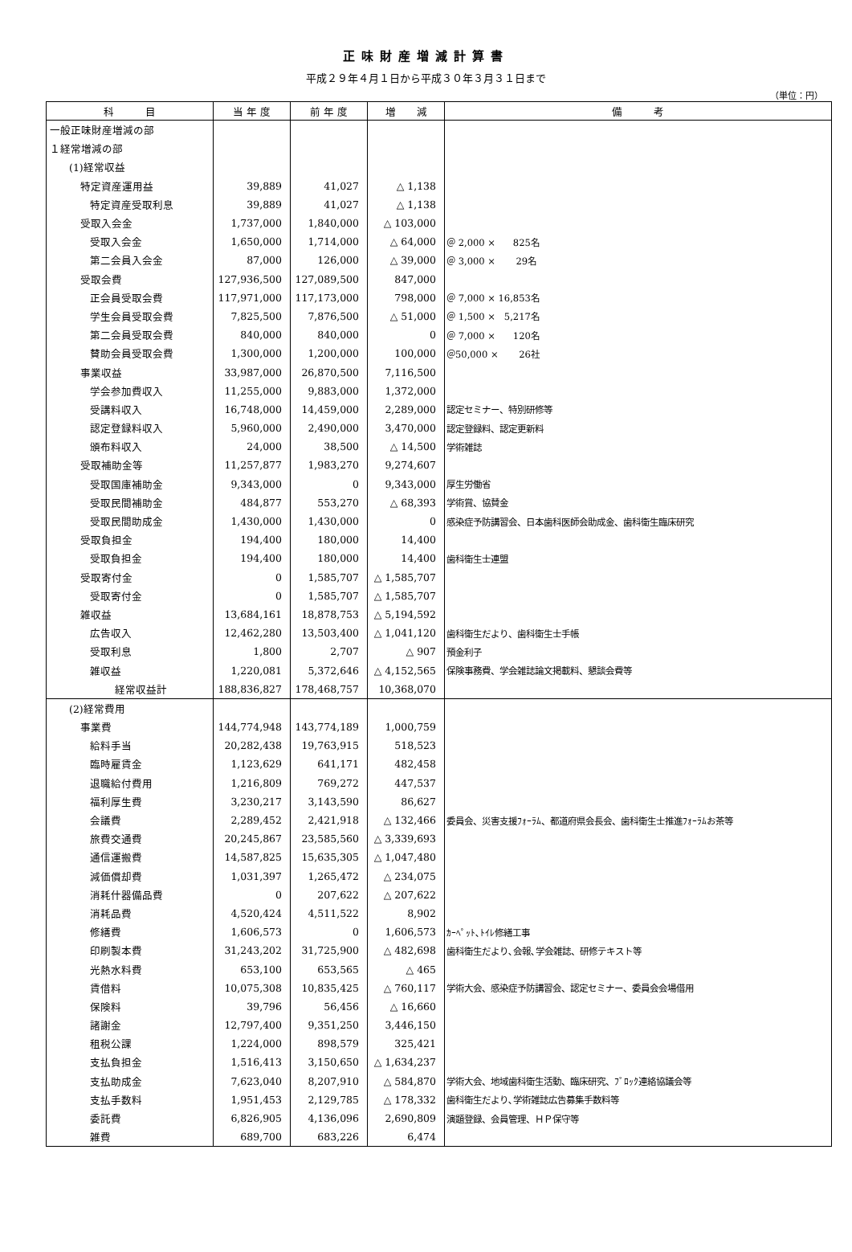正味財産増減計算書
平成２９年４月１日から平成３０年３月３１日まで
（単位：円）
| 科 目 | 当 年 度 | 前 年 度 | 増 減 | 備 考 |
| --- | --- | --- | --- | --- |
| 一般正味財産増減の部 | | | | |
| １経常増減の部 | | | | |
| (1)経常収益 | | | | |
| 特定資産運用益 | 39,889 | 41,027 | △ 1,138 | |
| 特定資産受取利息 | 39,889 | 41,027 | △ 1,138 | |
| 受取入会金 | 1,737,000 | 1,840,000 | △ 103,000 | |
| 受取入会金 | 1,650,000 | 1,714,000 | △ 64,000 | ＠ 2,000 × 825名 |
| 第二会員入会金 | 87,000 | 126,000 | △ 39,000 | ＠ 3,000 × 29名 |
| 受取会費 | 127,936,500 | 127,089,500 | 847,000 | |
| 正会員受取会費 | 117,971,000 | 117,173,000 | 798,000 | ＠ 7,000 × 16,853名 |
| 学生会員受取会費 | 7,825,500 | 7,876,500 | △ 51,000 | ＠ 1,500 × 5,217名 |
| 第二会員受取会費 | 840,000 | 840,000 | 0 | ＠ 7,000 × 120名 |
| 賛助会員受取会費 | 1,300,000 | 1,200,000 | 100,000 | ＠50,000 × 26社 |
| 事業収益 | 33,987,000 | 26,870,500 | 7,116,500 | |
| 学会参加費収入 | 11,255,000 | 9,883,000 | 1,372,000 | |
| 受講料収入 | 16,748,000 | 14,459,000 | 2,289,000 | 認定セミナー、特別研修等 |
| 認定登録料収入 | 5,960,000 | 2,490,000 | 3,470,000 | 認定登録料、認定更新料 |
| 頒布料収入 | 24,000 | 38,500 | △ 14,500 | 学術雑誌 |
| 受取補助金等 | 11,257,877 | 1,983,270 | 9,274,607 | |
| 受取国庫補助金 | 9,343,000 | 0 | 9,343,000 | 厚生労働省 |
| 受取民間補助金 | 484,877 | 553,270 | △ 68,393 | 学術賞、協賛金 |
| 受取民間助成金 | 1,430,000 | 1,430,000 | 0 | 感染症予防講習会、日本歯科医師会助成金、歯科衛生臨床研究 |
| 受取負担金 | 194,400 | 180,000 | 14,400 | |
| 受取負担金 | 194,400 | 180,000 | 14,400 | 歯科衛生士連盟 |
| 受取寄付金 | 0 | 1,585,707 | △ 1,585,707 | |
| 受取寄付金 | 0 | 1,585,707 | △ 1,585,707 | |
| 雑収益 | 13,684,161 | 18,878,753 | △ 5,194,592 | |
| 広告収入 | 12,462,280 | 13,503,400 | △ 1,041,120 | 歯科衛生だより、歯科衛生士手帳 |
| 受取利息 | 1,800 | 2,707 | △ 907 | 預金利子 |
| 雑収益 | 1,220,081 | 5,372,646 | △ 4,152,565 | 保険事務費、学会雑誌論文掲載料、懇談会費等 |
| 経常収益計 | 188,836,827 | 178,468,757 | 10,368,070 | |
| (2)経常費用 | | | | |
| 事業費 | 144,774,948 | 143,774,189 | 1,000,759 | |
| 給料手当 | 20,282,438 | 19,763,915 | 518,523 | |
| 臨時雇賃金 | 1,123,629 | 641,171 | 482,458 | |
| 退職給付費用 | 1,216,809 | 769,272 | 447,537 | |
| 福利厚生費 | 3,230,217 | 3,143,590 | 86,627 | |
| 会議費 | 2,289,452 | 2,421,918 | △ 132,466 | 委員会、災害支援ﾌｫｰﾗﾑ、都道府県会長会、歯科衛生士推進ﾌｫｰﾗﾑお茶等 |
| 旅費交通費 | 20,245,867 | 23,585,560 | △ 3,339,693 | |
| 通信運搬費 | 14,587,825 | 15,635,305 | △ 1,047,480 | |
| 減価償却費 | 1,031,397 | 1,265,472 | △ 234,075 | |
| 消耗什器備品費 | 0 | 207,622 | △ 207,622 | |
| 消耗品費 | 4,520,424 | 4,511,522 | 8,902 | |
| 修繕費 | 1,606,573 | 0 | 1,606,573 | ｶｰﾍﾟｯﾄ､ﾄｲﾚ修繕工事 |
| 印刷製本費 | 31,243,202 | 31,725,900 | △ 482,698 | 歯科衛生だより､会報､学会雑誌、研修テキスト等 |
| 光熱水料費 | 653,100 | 653,565 | △ 465 | |
| 賃借料 | 10,075,308 | 10,835,425 | △ 760,117 | 学術大会、感染症予防講習会、認定セミナー、委員会会場借用 |
| 保険料 | 39,796 | 56,456 | △ 16,660 | |
| 諸謝金 | 12,797,400 | 9,351,250 | 3,446,150 | |
| 租税公課 | 1,224,000 | 898,579 | 325,421 | |
| 支払負担金 | 1,516,413 | 3,150,650 | △ 1,634,237 | |
| 支払助成金 | 7,623,040 | 8,207,910 | △ 584,870 | 学術大会、地域歯科衛生活動、臨床研究、ﾌﾞﾛｯｸ連絡協議会等 |
| 支払手数料 | 1,951,453 | 2,129,785 | △ 178,332 | 歯科衛生だより､学術雑誌広告募集手数料等 |
| 委託費 | 6,826,905 | 4,136,096 | 2,690,809 | 演題登録、会員管理、ＨＰ保守等 |
| 雑費 | 689,700 | 683,226 | 6,474 | |